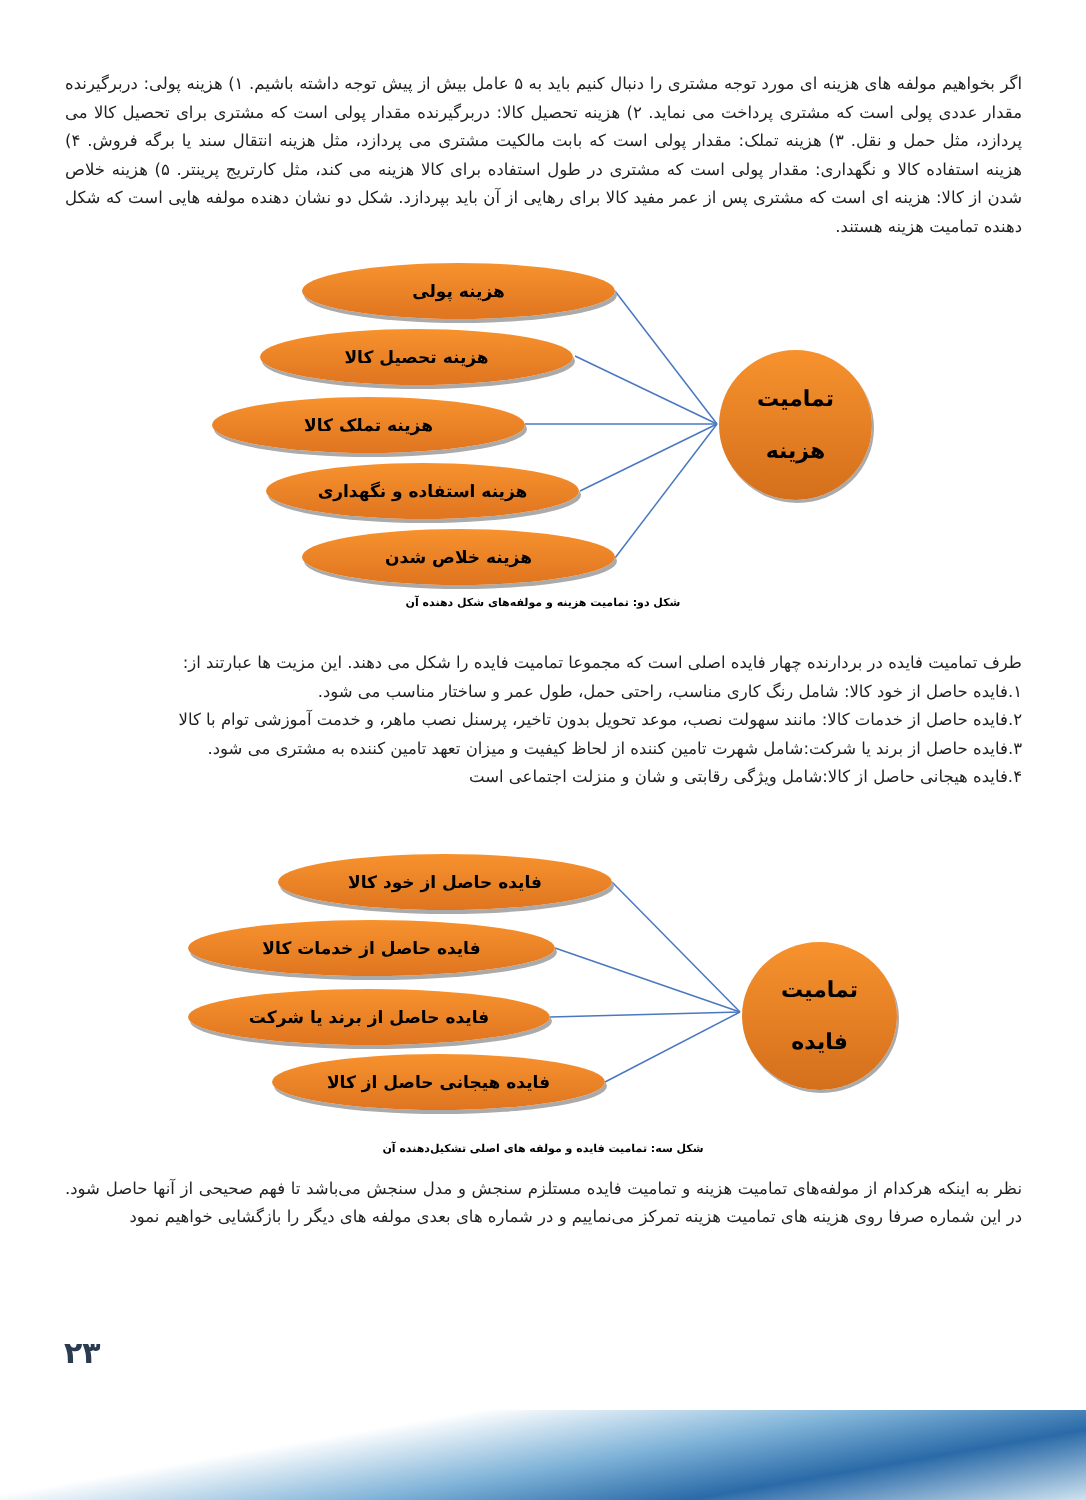اگر بخواهیم مولفه های هزینه ای مورد توجه مشتری را دنبال کنیم باید به ۵ عامل بیش از پیش توجه داشته باشیم. ۱) هزینه پولی: دربرگیرنده مقدار عددی پولی است که مشتری پرداخت می نماید. ۲) هزینه تحصیل کالا: دربرگیرنده مقدار پولی است که مشتری برای تحصیل کالا می پردازد، مثل حمل و نقل. ۳) هزینه تملک: مقدار پولی است که بابت مالکیت مشتری می پردازد، مثل هزینه انتقال سند یا برگه فروش. ۴) هزینه استفاده کالا و نگهداری: مقدار پولی است که مشتری در طول استفاده برای کالا هزینه می کند، مثل کارتریج پرینتر. ۵) هزینه خلاص شدن از کالا: هزینه ای است که مشتری پس از عمر مفید کالا برای رهایی از آن باید بپردازد. شکل دو نشان دهنده مولفه هایی است که شکل دهنده تمامیت هزینه هستند.
هزینه پولی
هزینه تحصیل کالا
هزینه تملک کالا
هزینه استفاده و نگهداری
هزینه خلاص شدن
تمامیت
هزینه
شکل دو: تمامیت هزینه و مولفه‌های شکل دهنده آن
طرف تمامیت فایده در بردارنده چهار فایده اصلی است که مجموعا تمامیت فایده را شکل می دهند. این مزیت ها عبارتند از:
۱.فایده حاصل از خود کالا: شامل رنگ کاری مناسب، راحتی حمل، طول عمر و ساختار مناسب می شود.
۲.فایده حاصل از خدمات کالا: مانند سهولت نصب، موعد تحویل بدون تاخیر، پرسنل نصب ماهر، و خدمت آموزشی توام با کالا
۳.فایده حاصل از برند یا شرکت:شامل شهرت تامین کننده از لحاظ کیفیت و میزان تعهد تامین کننده به مشتری می شود.
۴.فایده هیجانی حاصل از کالا:شامل ویژگی رقابتی و شان و منزلت اجتماعی است
فایده حاصل از خود کالا
فایده حاصل از خدمات کالا
فایده حاصل از برند یا شرکت
فایده هیجانی حاصل از کالا
تمامیت
فایده
شکل سه: تمامیت فایده و مولفه های اصلی تشکیل‌دهنده آن
نظر به اینکه هرکدام از مولفه‌های تمامیت هزینه و تمامیت فایده مستلزم سنجش و مدل سنجش می‌باشد تا فهم صحیحی از آنها حاصل شود. در این شماره صرفا روی هزینه های تمامیت هزینه تمرکز می‌نماییم و در شماره های بعدی مولفه های دیگر را بازگشایی خواهیم نمود
۲۳